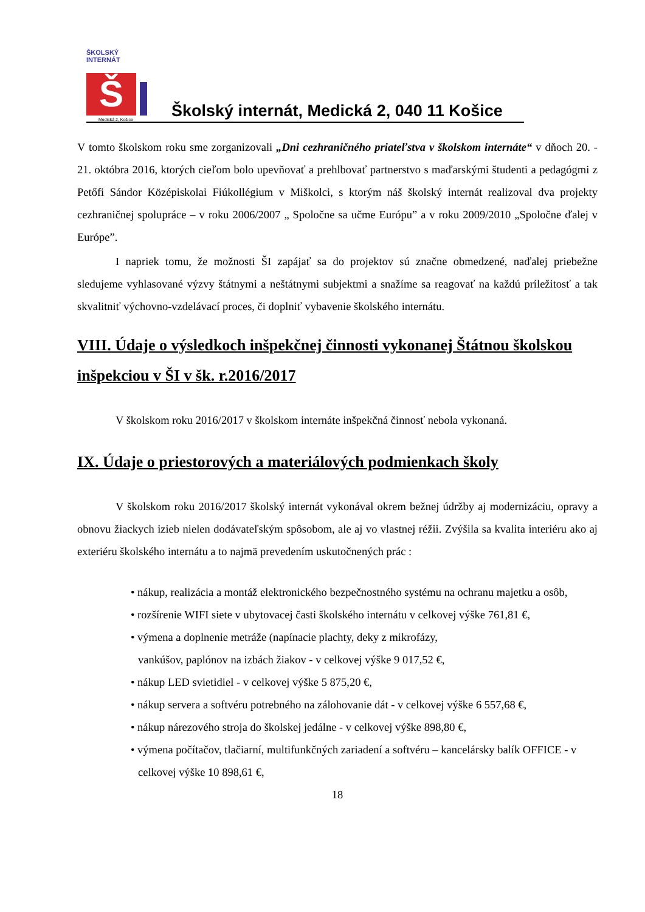ŠKOLSKÝ INTERNÁT
Š
Medická 2, Košice
Školský internát, Medická 2, 040 11 Košice
V tomto školskom roku sme zorganizovali „Dni cezhraničného priateľstva v školskom internáte“ v dňoch 20. - 21. októbra 2016, ktorých cieľom bolo upevňovať a prehlbovať partnerstvo s maďarskými študenti a pedagógmi z Petőfi Sándor Középiskolai Fiúkollégium v Miškolci, s ktorým náš školský internát realizoval dva projekty cezhraničnej spolupráce – v roku 2006/2007 „ Spoločne sa učme Európu” a v roku 2009/2010 „Spoločne ďalej v Európe”.
I napriek tomu, že možnosti ŠI zapájať sa do projektov sú značne obmedzené, naďalej priebežne sledujeme vyhlasované výzvy štátnymi a neštátnymi subjektmi a snažíme sa reagovať na každú príležitosť a tak skvalitniť výchovno-vzdelávací proces, či doplniť vybavenie školského internátu.
VIII. Údaje o výsledkoch inšpekčnej činnosti vykonanej Štátnou školskou inšpekciou v ŠI v šk. r.2016/2017
V školskom roku 2016/2017 v školskom internáte inšpekčná činnosť nebola vykonaná.
IX. Údaje o priestorových a materiálových podmienkach školy
V školskom roku 2016/2017 školský internát vykonával okrem bežnej údržby aj modernizáciu, opravy a obnovu žiackych izieb nielen dodávateľským spôsobom, ale aj vo vlastnej réžii. Zvýšila sa kvalita interiéru ako aj exteriéru školského internátu a to najmä prevedením uskutočnených prác :
• nákup, realizácia a montáž elektronického bezpečnostného systému na ochranu majetku a osôb,
• rozšírenie WIFI siete v ubytovacej časti školského internátu v celkovej výške 761,81 €,
• výmena a doplnenie metráže (napínacie plachty, deky z mikrofázy,
vankúšov, paplónov na izbách žiakov - v celkovej výške 9 017,52 €,
• nákup LED svietidiel - v celkovej výške 5 875,20 €,
• nákup servera a softvéru potrebného na zálohovanie dát - v celkovej výške 6 557,68 €,
• nákup nárezového stroja do školskej jedálne - v celkovej výške 898,80 €,
• výmena počítačov, tlačiarní, multifunkčných zariadení a softvéru – kancelársky balík OFFICE - v celkovej výške 10 898,61 €,
18